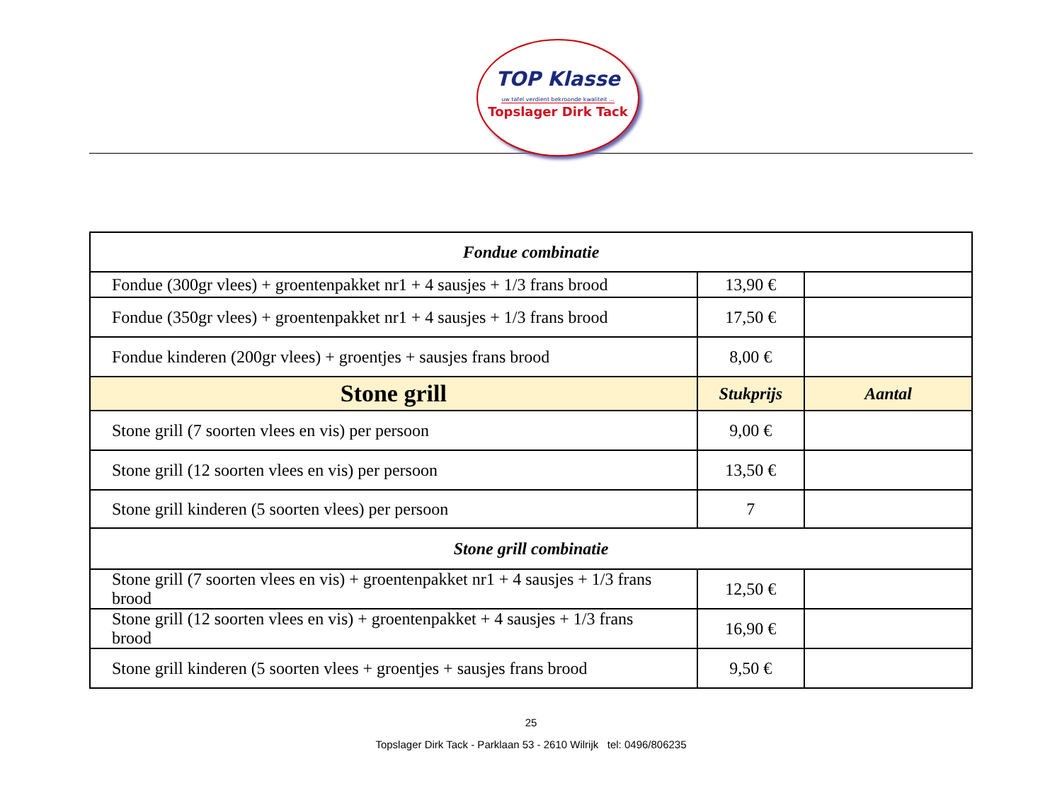TOP Klasse
uw tafel verdient bekroonde kwaliteit ...
Topslager Dirk Tack
| Fondue combinatie | | |
| Fondue (300gr vlees) + groentenpakket nr1 + 4 sausjes + 1/3 frans brood | 13,90 € | |
| Fondue (350gr vlees) + groentenpakket nr1 + 4 sausjes + 1/3 frans brood | 17,50 € | |
| Fondue kinderen (200gr vlees) + groentjes + sausjes frans brood | 8,00 € | |
| Stone grill | Stukprijs | Aantal |
| Stone grill (7 soorten vlees en vis) per persoon | 9,00 € | |
| Stone grill (12 soorten vlees en vis) per persoon | 13,50 € | |
| Stone grill kinderen (5 soorten vlees) per persoon | 7 | |
| Stone grill combinatie | | |
| Stone grill (7 soorten vlees en vis) + groentenpakket nr1 + 4 sausjes + 1/3 frans brood | 12,50 € | |
| Stone grill (12 soorten vlees en vis) + groentenpakket + 4 sausjes + 1/3 frans brood | 16,90 € | |
| Stone grill kinderen (5 soorten vlees + groentjes + sausjes frans brood | 9,50 € | |
25
Topslager Dirk Tack - Parklaan 53 - 2610 Wilrijk tel: 0496/806235